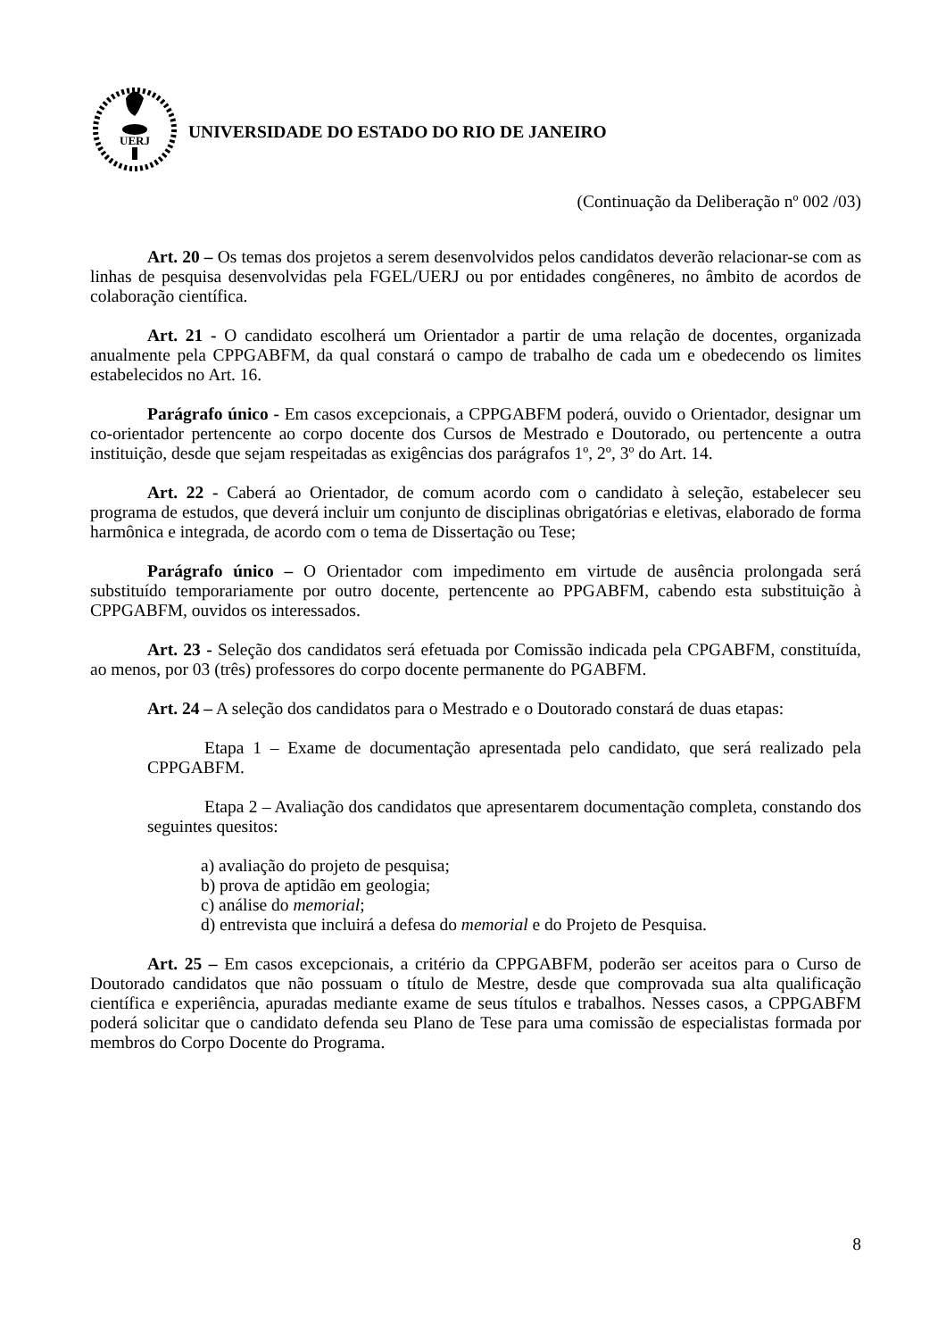UERJ
UNIVERSIDADE DO ESTADO DO RIO DE JANEIRO
(Continuação da Deliberação nº 002 /03)
Art. 20 – Os temas dos projetos a serem desenvolvidos pelos candidatos deverão relacionar-se com as linhas de pesquisa desenvolvidas pela FGEL/UERJ ou por entidades congêneres, no âmbito de acordos de colaboração científica.
Art. 21 - O candidato escolherá um Orientador a partir de uma relação de docentes, organizada anualmente pela CPPGABFM, da qual constará o campo de trabalho de cada um e obedecendo os limites estabelecidos no Art. 16.
Parágrafo único - Em casos excepcionais, a CPPGABFM poderá, ouvido o Orientador, designar um co-orientador pertencente ao corpo docente dos Cursos de Mestrado e Doutorado, ou pertencente a outra instituição, desde que sejam respeitadas as exigências dos parágrafos 1º, 2º, 3º do Art. 14.
Art. 22 - Caberá ao Orientador, de comum acordo com o candidato à seleção, estabelecer seu programa de estudos, que deverá incluir um conjunto de disciplinas obrigatórias e eletivas, elaborado de forma harmônica e integrada, de acordo com o tema de Dissertação ou Tese;
Parágrafo único – O Orientador com impedimento em virtude de ausência prolongada será substituído temporariamente por outro docente, pertencente ao PPGABFM, cabendo esta substituição à CPPGABFM, ouvidos os interessados.
Art. 23 - Seleção dos candidatos será efetuada por Comissão indicada pela CPGABFM, constituída, ao menos, por 03 (três) professores do corpo docente permanente do PGABFM.
Art. 24 – A seleção dos candidatos para o Mestrado e o Doutorado constará de duas etapas:
Etapa 1 – Exame de documentação apresentada pelo candidato, que será realizado pela CPPGABFM.
Etapa 2 – Avaliação dos candidatos que apresentarem documentação completa, constando dos seguintes quesitos:
a) avaliação do projeto de pesquisa;
b) prova de aptidão em geologia;
c) análise do memorial;
d) entrevista que incluirá a defesa do memorial e do Projeto de Pesquisa.
Art. 25 – Em casos excepcionais, a critério da CPPGABFM, poderão ser aceitos para o Curso de Doutorado candidatos que não possuam o título de Mestre, desde que comprovada sua alta qualificação científica e experiência, apuradas mediante exame de seus títulos e trabalhos. Nesses casos, a CPPGABFM poderá solicitar que o candidato defenda seu Plano de Tese para uma comissão de especialistas formada por membros do Corpo Docente do Programa.
8